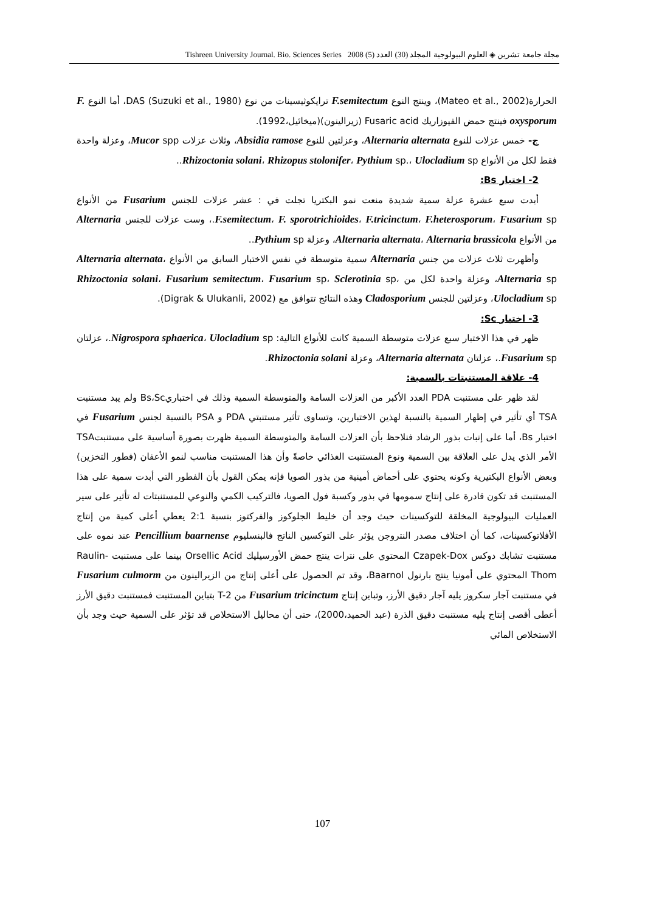مجلة جامعة تشرين ◈ العلوم البيولوجية المجلد (30) العدد (5) 2008 Tishreen University Journal. Bio. Sciences Series
الحرارة(Mateo et al., 2002)، وينتج النوع F.semitectum ترايكوثيسينات من نوع DAS (Suzuki et al., 1980)، أما النوع F. oxysporum فينتج حمض الفيوزاريك Fusaric acid (زيرالينون)(ميخائيل،1992).
ج- خمس عزلات للنوع Alternaria alternata، وعزلتين للنوع Absidia ramose، وثلاث عزلات Mucor spp، وعزلة واحدة فقط لكل من الأنواع Rhizoctonia solani، Rhizopus stolonifer، Pythium sp.، Ulocladium sp..
2- اختبار Bs:
أبدت سبع عشرة عزلة سمية شديدة منعت نمو البكتريا تجلت في : عشر عزلات للجنس Fusarium من الأنواع F.semitectum، F. sporotrichioides، F.tricinctum، F.heterosporum، Fusarium sp.، وست عزلات للجنس Alternaria من الأنواع Alternaria alternata، Alternaria brassicola، وعزلة Pythium sp..
وأظهرت ثلاث عزلات من جنس Alternaria سمية متوسطة في نفس الاختبار السابق من الأنواع Alternaria alternata، Alternaria sp، وعزلة واحدة لكل من Rhizoctonia solani، Fusarium semitectum، Fusarium sp، Sclerotinia sp، Ulocladium sp، وعزلتين للجنس Cladosporium وهذه النتائج تتوافق مع (Digrak & Ulukanli, 2002).
3- اختبار Sc:
ظهر في هذا الاختبار سبع عزلات متوسطة السمية كانت للأنواع التالية: Nigrospora sphaerica، Ulocladium sp.، عزلتان Fusarium sp.، عزلتان Alternaria alternata، وعزلة Rhizoctonia solani.
4- علاقة المستنبتات بالسمية:
لقد ظهر على مستنبت PDA العدد الأكبر من العزلات السامة والمتوسطة السمية وذلك في اختباريBs،Sc ولم يبد مستنبت TSA أي تأثير في إظهار السمية بالنسبة لهذين الاختبارين، وتساوى تأثير مستنبتي PDA و PSA بالنسبة لجنس Fusarium في اختبار Bs، أما على إنبات بذور الرشاد فنلاحظ بأن العزلات السامة والمتوسطة السمية ظهرت بصورة أساسية على مستنبتTSA الأمر الذي يدل على العلاقة بين السمية ونوع المستنبت الغذائي خاصةً وأن هذا المستنبت مناسب لنمو الأعفان (فطور التخزين) وبعض الأنواع البكتيرية وكونه يحتوي على أحماض أمينية من بذور الصويا فإنه يمكن القول بأن الفطور التي أبدت سمية على هذا المستنبت قد تكون قادرة على إنتاج سمومها في بذور وكسبة فول الصويا، فالتركيب الكمي والنوعي للمستنبتات له تأثير على سير العمليات البيولوجية المخلقة للتوكسينات حيث وجد أن خليط الجلوكوز والفركتوز بنسبة 2:1 يعطي أعلى كمية من إنتاج الأفلاتوكسينات، كما أن اختلاف مصدر النتروجن يؤثر على التوكسين الناتج فالبنسليوم Pencillium baarnense عند نموه على مستنبت تشابك دوكس Czapek-Dox المحتوي على نترات ينتج حمض الأورسيليك Orsellic Acid بينما على مستنبت Raulin-Thom المحتوي على أمونيا ينتج بارنول Baarnol، وقد تم الحصول على أعلى إنتاج من الزيرالينون من Fusarium culmorm في مستنبت آجار سكروز يليه آجار دقيق الأرز، وتباين إنتاج Fusarium tricinctum من T-2 بتباين المستنبت فمستنبت دقيق الأرز أعطى أقصى إنتاج يليه مستنبت دقيق الذرة (عبد الحميد،2000)، حتى أن محاليل الاستخلاص قد تؤثر على السمية حيث وجد بأن الاستخلاص المائي
107